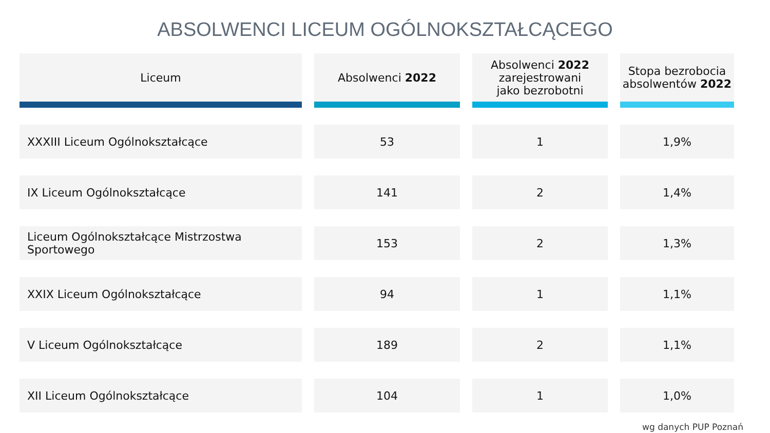ABSOLWENCI LICEUM OGÓLNOKSZTAŁCĄCEGO
| Liceum | Absolwenci 2022 | Absolwenci 2022 zarejestrowani jako bezrobotni | Stopa bezrobocia absolwentów 2022 |
| --- | --- | --- | --- |
| XXXIII Liceum Ogólnokształcące | 53 | 1 | 1,9% |
| IX Liceum Ogólnokształcące | 141 | 2 | 1,4% |
| Liceum Ogólnokształcące Mistrzostwa Sportowego | 153 | 2 | 1,3% |
| XXIX Liceum Ogólnokształcące | 94 | 1 | 1,1% |
| V Liceum Ogólnokształcące | 189 | 2 | 1,1% |
| XII Liceum Ogólnokształcące | 104 | 1 | 1,0% |
wg danych PUP Poznań